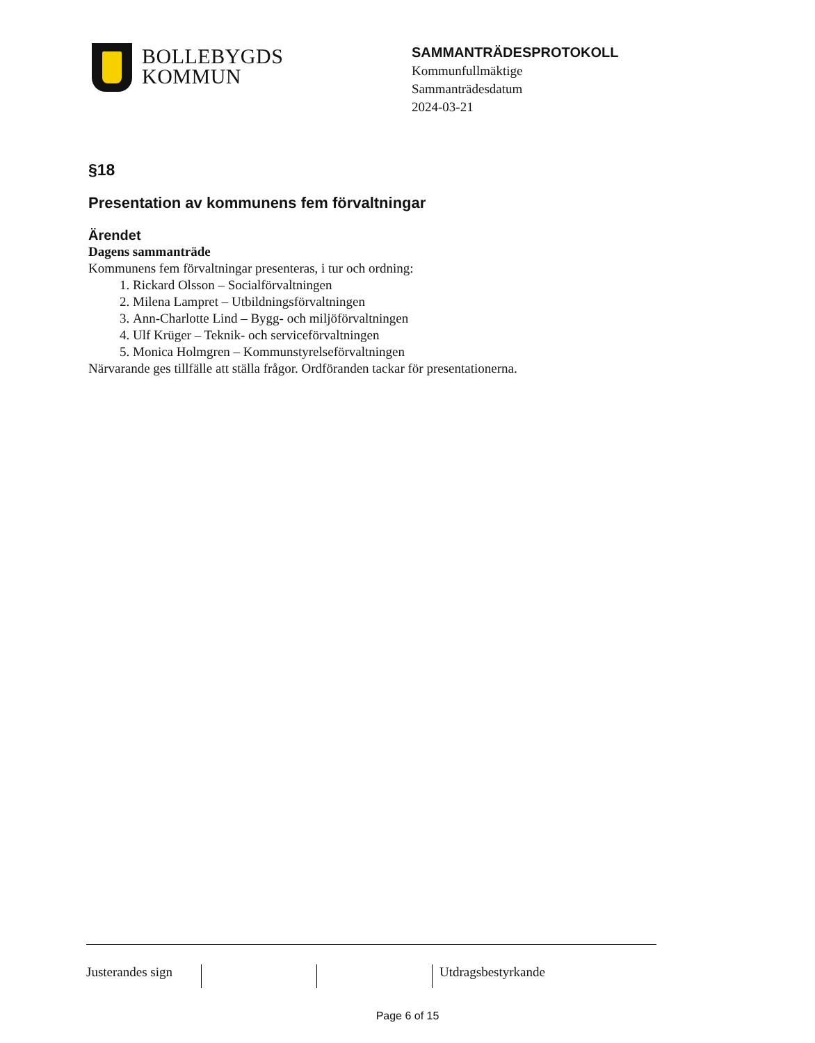BOLLEBYGDS
KOMMUN
SAMMANTRÄDESPROTOKOLL
Kommunfullmäktige
Sammanträdesdatum
2024-03-21
§18
Presentation av kommunens fem förvaltningar
Ärendet
Dagens sammanträde
Kommunens fem förvaltningar presenteras, i tur och ordning:
1. Rickard Olsson – Socialförvaltningen
2. Milena Lampret – Utbildningsförvaltningen
3. Ann-Charlotte Lind – Bygg- och miljöförvaltningen
4. Ulf Krüger – Teknik- och serviceförvaltningen
5. Monica Holmgren – Kommunstyrelseförvaltningen
Närvarande ges tillfälle att ställa frågor. Ordföranden tackar för presentationerna.
Justerandes sign
Utdragsbestyrkande
Page 6 of 15